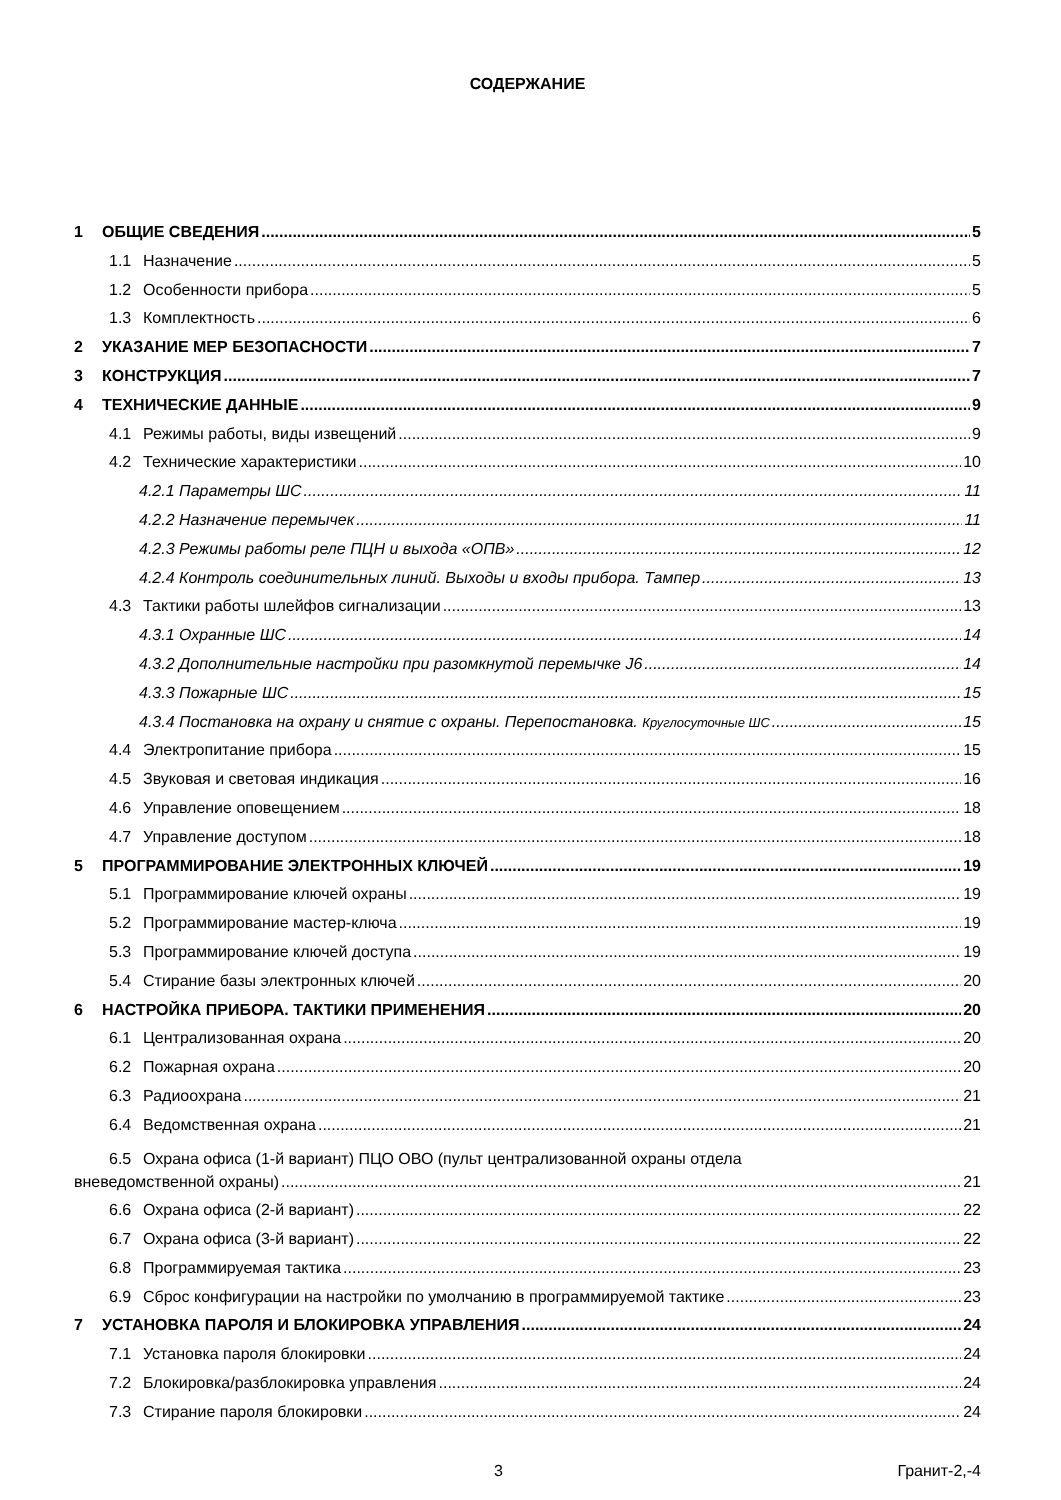СОДЕРЖАНИЕ
1 ОБЩИЕ СВЕДЕНИЯ 5
1.1 Назначение 5
1.2 Особенности прибора 5
1.3 Комплектность 6
2 УКАЗАНИЕ МЕР БЕЗОПАСНОСТИ 7
3 КОНСТРУКЦИЯ 7
4 ТЕХНИЧЕСКИЕ ДАННЫЕ 9
4.1 Режимы работы, виды извещений 9
4.2 Технические характеристики 10
4.2.1 Параметры ШС 11
4.2.2 Назначение перемычек 11
4.2.3 Режимы работы реле ПЦН и выхода «ОПВ» 12
4.2.4 Контроль соединительных линий. Выходы и входы прибора. Тампер 13
4.3 Тактики работы шлейфов сигнализации 13
4.3.1 Охранные ШС 14
4.3.2 Дополнительные настройки при разомкнутой перемычке J6 14
4.3.3 Пожарные ШС 15
4.3.4 Постановка на охрану и снятие с охраны. Перепостановка. Круглосуточные ШС 15
4.4 Электропитание прибора 15
4.5 Звуковая и световая индикация 16
4.6 Управление оповещением 18
4.7 Управление доступом 18
5 ПРОГРАММИРОВАНИЕ ЭЛЕКТРОННЫХ КЛЮЧЕЙ 19
5.1 Программирование ключей охраны 19
5.2 Программирование мастер-ключа 19
5.3 Программирование ключей доступа 19
5.4 Стирание базы электронных ключей 20
6 НАСТРОЙКА ПРИБОРА. ТАКТИКИ ПРИМЕНЕНИЯ 20
6.1 Централизованная охрана 20
6.2 Пожарная охрана 20
6.3 Радиоохрана 21
6.4 Ведомственная охрана 21
6.5 Охрана офиса (1-й вариант) ПЦО ОВО (пульт централизованной охраны отдела
вневедомственной охраны) 21
6.6 Охрана офиса (2-й вариант) 22
6.7 Охрана офиса (3-й вариант) 22
6.8 Программируемая тактика 23
6.9 Сброс конфигурации на настройки по умолчанию в программируемой тактике 23
7 УСТАНОВКА ПАРОЛЯ И БЛОКИРОВКА УПРАВЛЕНИЯ 24
7.1 Установка пароля блокировки 24
7.2 Блокировка/разблокировка управления 24
7.3 Стирание пароля блокировки 24
3 Гранит-2,-4